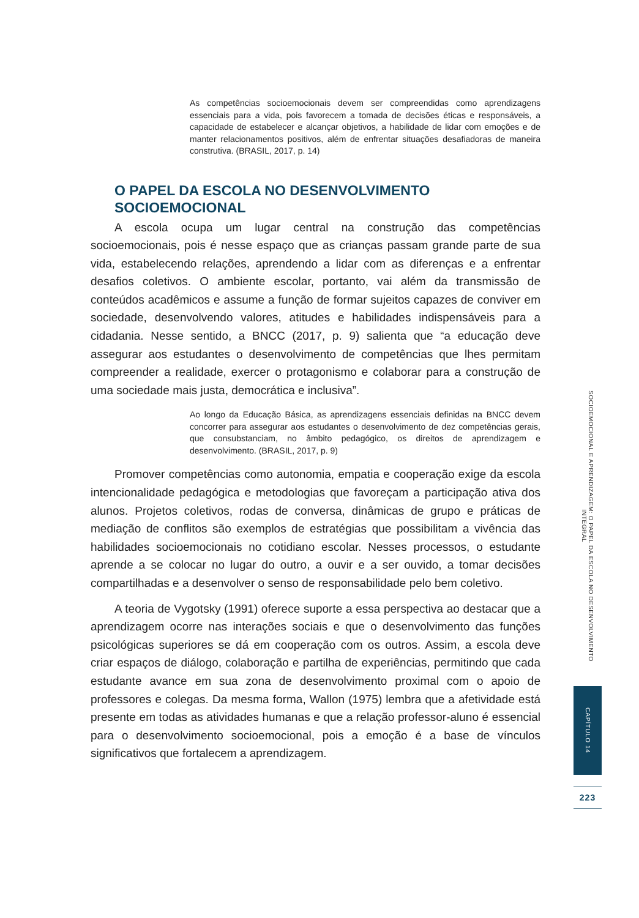As competências socioemocionais devem ser compreendidas como aprendizagens essenciais para a vida, pois favorecem a tomada de decisões éticas e responsáveis, a capacidade de estabelecer e alcançar objetivos, a habilidade de lidar com emoções e de manter relacionamentos positivos, além de enfrentar situações desafiadoras de maneira construtiva. (BRASIL, 2017, p. 14)
O PAPEL DA ESCOLA NO DESENVOLVIMENTO
SOCIOEMOCIONAL
A escola ocupa um lugar central na construção das competências socioemocionais, pois é nesse espaço que as crianças passam grande parte de sua vida, estabelecendo relações, aprendendo a lidar com as diferenças e a enfrentar desafios coletivos. O ambiente escolar, portanto, vai além da transmissão de conteúdos acadêmicos e assume a função de formar sujeitos capazes de conviver em sociedade, desenvolvendo valores, atitudes e habilidades indispensáveis para a cidadania. Nesse sentido, a BNCC (2017, p. 9) salienta que “a educação deve assegurar aos estudantes o desenvolvimento de competências que lhes permitam compreender a realidade, exercer o protagonismo e colaborar para a construção de uma sociedade mais justa, democrática e inclusiva”.
Ao longo da Educação Básica, as aprendizagens essenciais definidas na BNCC devem concorrer para assegurar aos estudantes o desenvolvimento de dez competências gerais, que consubstanciam, no âmbito pedagógico, os direitos de aprendizagem e desenvolvimento. (BRASIL, 2017, p. 9)
Promover competências como autonomia, empatia e cooperação exige da escola intencionalidade pedagógica e metodologias que favoreçam a participação ativa dos alunos. Projetos coletivos, rodas de conversa, dinâmicas de grupo e práticas de mediação de conflitos são exemplos de estratégias que possibilitam a vivência das habilidades socioemocionais no cotidiano escolar. Nesses processos, o estudante aprende a se colocar no lugar do outro, a ouvir e a ser ouvido, a tomar decisões compartilhadas e a desenvolver o senso de responsabilidade pelo bem coletivo.
A teoria de Vygotsky (1991) oferece suporte a essa perspectiva ao destacar que a aprendizagem ocorre nas interações sociais e que o desenvolvimento das funções psicológicas superiores se dá em cooperação com os outros. Assim, a escola deve criar espaços de diálogo, colaboração e partilha de experiências, permitindo que cada estudante avance em sua zona de desenvolvimento proximal com o apoio de professores e colegas. Da mesma forma, Wallon (1975) lembra que a afetividade está presente em todas as atividades humanas e que a relação professor-aluno é essencial para o desenvolvimento socioemocional, pois a emoção é a base de vínculos significativos que fortalecem a aprendizagem.
SOCIOEMOCIONAL E APRENDIZAGEM: O PAPEL DA ESCOLA NO DESENVOLVIMENTO INTEGRAL
CAPÍTULO 14
223